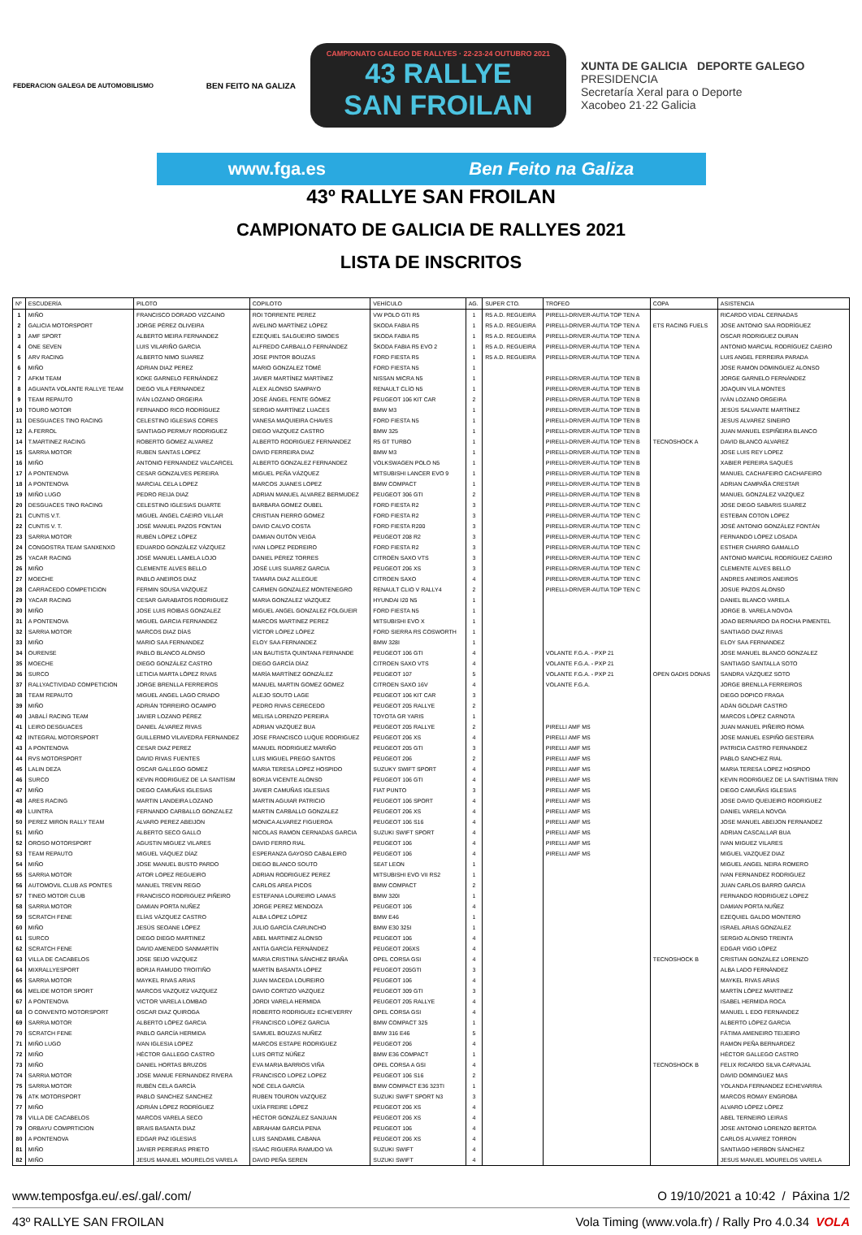FEDERACION GALEGA DE AUTOMOBILISMO
BEN FEITO NA GALIZA
CAMPIONATO GALEGO DE RALLYES · 22-23-24 OUTUBRO 2021
43 RALLYE
SAN FROILAN
XUNTA DE GALICIA DEPORTE GALEGO
PRESIDENCIA
Secretaría Xeral para o Deporte
Xacobeo 21·22 Galicia
www.fga.es Ben Feito na Galiza
43º RALLYE SAN FROILAN
CAMPIONATO DE GALICIA DE RALLYES 2021
LISTA DE INSCRITOS
| Nº | ESCUDERÍA | PILOTO | COPILOTO | VEHÍCULO | AG. | SUPER CTO. | TROFEO | COPA | ASISTENCIA |
| --- | --- | --- | --- | --- | --- | --- | --- | --- | --- |
| 1 | MIÑO | FRANCISCO DORADO VIZCAINO | ROI TORRENTE PEREZ | VW POLO GTI R5 | 1 | R5 A.D. REGUEIRA | PIRELLI-DRIVER-AUTIA TOP TEN A | | RICARDO VIDAL CERNADAS |
| 2 | GALICIA MOTORSPORT | JORGE PÉREZ OLIVEIRA | AVELINO MARTÍNEZ LÓPEZ | SKODA FABIA R5 | 1 | R5 A.D. REGUEIRA | PIRELLI-DRIVER-AUTIA TOP TEN A | ETS RACING FUELS | JOSE ANTONIO SAA RODRÍGUEZ |
| 3 | AMF SPORT | ALBERTO MEIRA FERNANDEZ | EZEQUIEL SALGUEIRO SIMOES | SKODA FABIA R5 | 1 | R5 A.D. REGUEIRA | PIRELLI-DRIVER-AUTIA TOP TEN A | | OSCAR RODRIGUEZ DURAN |
| 4 | ONE SEVEN | LUIS VILARIÑO GARCIA | ALFREDO CARBALLO FERNÁNDEZ | ŠKODA FABIA R5 EVO 2 | 1 | R5 A.D. REGUEIRA | PIRELLI-DRIVER-AUTIA TOP TEN A | | ANTONIO MARCIAL RODRÍGUEZ CAEIRO |
| 5 | ARV RACING | ALBERTO NIMO SUAREZ | JOSE PINTOR BOUZAS | FORD FIESTA R5 | 1 | R5 A.D. REGUEIRA | PIRELLI-DRIVER-AUTIA TOP TEN A | | LUIS ANGEL FERREIRA PARADA |
| 6 | MIÑO | ADRIAN DIAZ PEREZ | MARIO GONZALEZ TOMÉ | FORD FIESTA N5 | 1 | | | | JOSE RAMON DOMINGUEZ ALONSO |
| 7 | AFKM TEAM | KOKE GARNELO FERNÁNDEZ | JAVIER MARTÍNEZ MARTÍNEZ | NISSAN MICRA N5 | 1 | | PIRELLI-DRIVER-AUTIA TOP TEN B | | JORGE GARNELO FERNÁNDEZ |
| 8 | AGUANTA VOLANTE RALLYE TEAM | DIEGO VILA FERNANDEZ | ALEX ALONSO SAMPAYO | RENAULT CLÍO N5 | 1 | | PIRELLI-DRIVER-AUTIA TOP TEN B | | JOAQUIN VILA MONTES |
| 9 | TEAM REPAUTO | IVÁN LOZANO ORGEIRA | JOSÉ ÁNGEL FENTE GÓMEZ | PEUGEOT 106 KIT CAR | 2 | | PIRELLI-DRIVER-AUTIA TOP TEN B | | IVÁN LOZANO ORGEIRA |
| 10 | TOURO MOTOR | FERNANDO RICO RODRÍGUEZ | SERGIO MARTÍNEZ LUACES | BMW M3 | 1 | | PIRELLI-DRIVER-AUTIA TOP TEN B | | JESÚS SALVANTE MARTÍNEZ |
| 11 | DESGUACES TINO RACING | CELESTINO IGLESIAS CORES | VANESA MAQUIEIRA CHAVES | FORD FIESTA N5 | 1 | | PIRELLI-DRIVER-AUTIA TOP TEN B | | JESUS ALVAREZ SINEIRO |
| 12 | A.FERROL | SANTIAGO PERMUY RODRIGUEZ | DIEGO VAZQUEZ CASTRO | BMW 325 | 1 | | PIRELLI-DRIVER-AUTIA TOP TEN B | | JUAN MANUEL ESPIÑEIRA BLANCO |
| 14 | T.MARTINEZ RACING | ROBERTO GOMEZ ALVAREZ | ALBERTO RODRIGUEZ FERNANDEZ | R5 GT TURBO | 1 | | PIRELLI-DRIVER-AUTIA TOP TEN B | TECNOSHOCK A | DAVID BLANCO ALVAREZ |
| 15 | SARRIA MOTOR | RUBEN SANTAS LOPEZ | DAVID FERREIRA DIAZ | BMW M3 | 1 | | PIRELLI-DRIVER-AUTIA TOP TEN B | | JOSE LUIS REY LOPEZ |
| 16 | MIÑO | ANTONIO FERNANDEZ VALCARCEL | ALBERTO GONZALEZ FERNANDEZ | VOLKSWAGEN POLO N5 | 1 | | PIRELLI-DRIVER-AUTIA TOP TEN B | | XABIER PEREIRA SAQUÉS |
| 17 | A PONTENOVA | CESAR GONZALVES PEREIRA | MIGUEL PEÑA VÁZQUEZ | MITSUBISHI LANCER EVO 9 | 1 | | PIRELLI-DRIVER-AUTIA TOP TEN B | | MANUEL CACHAFEIRO CACHAFEIRO |
| 18 | A PONTENOVA | MARCIAL CELA LOPEZ | MARCOS JUANES LOPEZ | BMW COMPACT | 1 | | PIRELLI-DRIVER-AUTIA TOP TEN B | | ADRIAN CAMPAÑA CRESTAR |
| 19 | MIÑO LUGO | PEDRO REIJA DIAZ | ADRIAN MANUEL ALVAREZ BERMUDEZ | PEUGEOT 306 GTI | 2 | | PIRELLI-DRIVER-AUTIA TOP TEN B | | MANUEL GONZALEZ VAZQUEZ |
| 20 | DESGUACES TINO RACING | CELESTINO IGLESIAS DUARTE | BARBARA GOMEZ OUBEL | FORD FIESTA R2 | 3 | | PIRELLI-DRIVER-AUTIA TOP TEN C | | JOSE DIEGO SABARIS SUAREZ |
| 21 | CUNTIS V.T. | MIGUEL ÁNGEL CAEIRO VILLAR | CRISTIAN FIERRO GOMEZ | FORD FIESTA R2 | 3 | | PIRELLI-DRIVER-AUTIA TOP TEN C | | ESTEBAN COTON LOPEZ |
| 22 | CUNTIS V. T. | JOSÉ MANUEL PAZOS FONTAN | DAVID CALVO COSTA | FORD FIESTA R200 | 3 | | PIRELLI-DRIVER-AUTIA TOP TEN C | | JOSÉ ANTONIO GONZÁLEZ FONTÁN |
| 23 | SARRIA MOTOR | RUBÉN LÓPEZ LÓPEZ | DAMIAN OUTÓN VEIGA | PEUGEOT 208 R2 | 3 | | PIRELLI-DRIVER-AUTIA TOP TEN C | | FERNANDO LÓPEZ LOSADA |
| 24 | CONGOSTRA TEAM SANXENXO | EDUARDO GONZÁLEZ VÁZQUEZ | IVAN LOPEZ PEDREIRO | FORD FIESTA R2 | 3 | | PIRELLI-DRIVER-AUTIA TOP TEN C | | ESTHER CHARRO GAMALLO |
| 25 | YACAR RACING | JOSÉ MANUEL LAMELA LOJO | DANIEL PÉREZ TORRES | CITROËN SAXO VTS | 3 | | PIRELLI-DRIVER-AUTIA TOP TEN C | | ANTONIO MARCIAL RODRÍGUEZ CAEIRO |
| 26 | MIÑO | CLEMENTE ALVES BELLO | JOSÉ LUIS SUAREZ GARCIA | PEUGEOT 206 XS | 3 | | PIRELLI-DRIVER-AUTIA TOP TEN C | | CLEMENTE ALVES BELLO |
| 27 | MOECHE | PABLO ANEIROS DIAZ | TAMARA DIAZ ALLEGUE | CITROEN SAXO | 4 | | PIRELLI-DRIVER-AUTIA TOP TEN C | | ANDRES ANEIROS ANEIROS |
| 28 | CARRACEDO COMPETICION | FERMIN SOUSA VAZQUEZ | CARMEN GONZALEZ MONTENEGRO | RENAULT CLIO V RALLY4 | 2 | | PIRELLI-DRIVER-AUTIA TOP TEN C | | JOSUE PAZOS ALONSO |
| 29 | YACAR RACING | CESAR GARABATOS RODRIGUEZ | MARIA GONZALEZ VAZQUEZ | HYUNDAI I20 N5 | 1 | | | | DANIEL BLANCO VARELA |
| 30 | MIÑO | JOSE LUIS ROIBAS GONZALEZ | MIGUEL ANGEL GONZALEZ FOLGUEIR | FORD FIESTA N5 | 1 | | | | JORGE B. VARELA NOVOA |
| 31 | A PONTENOVA | MIGUEL GARCIA FERNANDEZ | MARCOS MARTINEZ PEREZ | MITSUBISHI EVO X | 1 | | | | JOAO BERNARDO DA ROCHA PIMENTEL |
| 32 | SARRIA MOTOR | MARCOS DIAZ DÍAS | VÍCTOR LÓPEZ LÓPEZ | FORD SIERRA RS COSWORTH | 1 | | | | SANTIAGO DIAZ RIVAS |
| 33 | MIÑO | MARIO SAA FERNANDEZ | ELOY SAA FERNANDEZ | BMW 328I | 1 | | | | ELOY SAA FERNANDEZ |
| 34 | OURENSE | PABLO BLANCO ALONSO | IAN BAUTISTA QUINTANA FERNANDE | PEUGEOT 106 GTI | 4 | | VOLANTE F.G.A. - PXP 21 | | JOSE MANUEL BLANCO GONZALEZ |
| 35 | MOECHE | DIEGO GONZÁLEZ CASTRO | DIEGO GARCÍA DÍAZ | CITROEN SAXO VTS | 4 | | VOLANTE F.G.A. - PXP 21 | | SANTIAGO SANTALLA SOTO |
| 36 | SURCO | LETICIA MARTA LÓPEZ RIVAS | MARÍA MARTÍNEZ GONZÁLEZ | PEUGEOT 107 | 5 | | VOLANTE F.G.A. - PXP 21 | OPEN GADIS DONAS | SANDRA VÁZQUEZ SOTO |
| 37 | RALLYACTIVIDAD COMPETICION | JORGE BRENLLA FERREIROS | MANUEL MARTIN GOMEZ GOMEZ | CITROEN SAXO 16V | 4 | | VOLANTE F.G.A. | | JORGE BRENLLA FERREIROS |
| 38 | TEAM REPAUTO | MIGUEL ANGEL LAGO CRIADO | ALEJO SOUTO LAGE | PEUGEOT 106 KIT CAR | 3 | | | | DIEGO DOPICO FRAGA |
| 39 | MIÑO | ADRIÁN TORREIRO OCAMPO | PEDRO RIVAS CERECEDO | PEUGEOT 205 RALLYE | 2 | | | | ADÁN GOLDAR CASTRO |
| 40 | JABALÍ RACING TEAM | JAVIER LOZANO PÉREZ | MELISA LORENZO PEREIRA | TOYOTA GR YARIS | 1 | | | | MARCOS LÓPEZ CARNOTA |
| 41 | LEIRO DESGUACES | DANIEL ÁLVAREZ RIVAS | ADRIAN VAZQUEZ BUA | PEUGEOT 205 RALLYE | 2 | | PIRELLI AMF MS | | JUAN MANUEL PIÑEIRO ROMA |
| 42 | INTEGRAL MOTORSPORT | GUILLERMO VILAVEDRA FERNANDEZ | JOSE FRANCISCO LUQUE RODRIGUEZ | PEUGEOT 206 XS | 4 | | PIRELLI AMF MS | | JOSE MANUEL ESPIÑO GESTEIRA |
| 43 | A PONTENOVA | CESAR DIAZ PEREZ | MANUEL RODRIGUEZ MARIÑO | PEUGEOT 205 GTI | 3 | | PIRELLI AMF MS | | PATRICIA CASTRO FERNANDEZ |
| 44 | RVS MOTORSPORT | DAVID RIVAS FUENTES | LUIS MIGUEL PREGO SANTOS | PEUGEOT 206 | 2 | | PIRELLI AMF MS | | PABLO SANCHEZ RIAL |
| 45 | LALIN DEZA | OSCAR GALLEGO GOMEZ | MARIA TERESA LOPEZ HOSPIDO | SUZUKY SWIFT SPORT | 4 | | PIRELLI AMF MS | | MARIA TERESA LOPEZ HOSPIDO |
| 46 | SURCO | KEVIN RODRIGUEZ DE LA SANTÍSIM | BORJA VICENTE ALONSO | PEUGEOT 106 GTI | 4 | | PIRELLI AMF MS | | KEVIN RODRIGUEZ DE LA SANTÍSIMA TRIN |
| 47 | MIÑO | DIEGO CAMUÑAS IGLESIAS | JAVIER CAMUÑAS IGLESIAS | FIAT PUNTO | 3 | | PIRELLI AMF MS | | DIEGO CAMUÑAS IGLESIAS |
| 48 | ARES RACING | MARTIN LANDEIRA LOZANO | MARTIN AGUIAR PATRICIO | PEUGEOT 106 SPORT | 4 | | PIRELLI AMF MS | | JOSE DAVID QUEIJEIRO RODRIGUEZ |
| 49 | LUINTRA | FERNANDO CARBALLO GONZALEZ | MARTIN CARBALLO GONZALEZ | PEUGEOT 206 XS | 4 | | PIRELLI AMF MS | | DANIEL VARELA NOVOA |
| 50 | PEREZ MIRON RALLY TEAM | ALVARO PEREZ ABEIJON | MONICA ALVAREZ FIGUEROA | PEUGEOT 106 S16 | 4 | | PIRELLI AMF MS | | JOSE MANUEL ABEIJON FERNANDEZ |
| 51 | MIÑO | ALBERTO SECO GALLO | NICOLAS RAMON CERNADAS GARCIA | SUZUKI SWIFT SPORT | 4 | | PIRELLI AMF MS | | ADRIAN CASCALLAR BUA |
| 52 | OROSO MOTORSPORT | AGUSTIN MIGUEZ VILARES | DAVID FERRO RIAL | PEUGEOT 106 | 4 | | PIRELLI AMF MS | | IVAN MIGUEZ VILARES |
| 53 | TEAM REPAUTO | MIGUEL VÁQUEZ DÍAZ | ESPERANZA GAYOSO CABALEIRO | PEUGEOT 106 | 4 | | PIRELLI AMF MS | | MIGUEL VAZQUEZ DIAZ |
| 54 | MIÑO | JOSE MANUEL BUSTO PARDO | DIEGO BLANCO SOUTO | SEAT LEON | 1 | | | | MIGUEL ANGEL NEIRA ROMERO |
| 55 | SARRIA MOTOR | AITOR LOPEZ REGUEIRO | ADRIAN RODRIGUEZ PEREZ | MITSUBISHI EVO VII RS2 | 1 | | | | IVAN FERNANDEZ RODRIGUEZ |
| 56 | AUTOMOVIL CLUB AS PONTES | MANUEL TREVIN REGO | CARLOS AREA PICOS | BMW COMPACT | 2 | | | | JUAN CARLOS BARRO GARCIA |
| 57 | TINEO MOTOR CLUB | FRANCISCO RODRIGUEZ PIÑEIRO | ESTEFANIA LOUREIRO LAMAS | BMW 320I | 1 | | | | FERNANDO RODRIGUEZ LOPEZ |
| 58 | SARRIA MOTOR | DAMIAN PORTA NUÑEZ | JORGE PEREZ MENDOZA | PEUGEOT 106 | 4 | | | | DAMIAN PORTA NUÑEZ |
| 59 | SCRATCH FENE | ELÍAS VÁZQUEZ CASTRO | ALBA LÓPEZ LÓPEZ | BMW E46 | 1 | | | | EZEQUIEL GALDO MONTERO |
| 60 | MIÑO | JESÚS SEOANE LÓPEZ | JULIO GARCÍA CARUNCHO | BMW E30 325I | 1 | | | | ISRAEL ARIAS GONZALEZ |
| 61 | SURCO | DIEGO DIEGO MARTINEZ | ABEL MARTINEZ ALONSO | PEUGEOT 106 | 4 | | | | SERGIO ALONSO TREINTA |
| 62 | SCRATCH FENE | DAVID AMENEDO SANMARTÍN | ANTÍA GARCÍA FERNÁNDEZ | PEUGEOT 206XS | 4 | | | | EDGAR VIGO LÓPEZ |
| 63 | VILLA DE CACABELOS | JOSE SEIJO VAZQUEZ | MARIA CRISTINA SÁNCHEZ BRAÑA | OPEL CORSA GSI | 4 | | | TECNOSHOCK B | CRISTIAN GONZALEZ LORENZO |
| 64 | MIXRALLYESPORT | BORJA RAMUDO TROITIÑO | MARTÍN BASANTA LÓPEZ | PEUGEOT 205GTI | 3 | | | | ALBA LADO FERNÁNDEZ |
| 65 | SARRIA MOTOR | MAYKEL RIVAS ARIAS | JUAN MACEDA LOUREIRO | PEUGEOT 106 | 4 | | | | MAYKEL RIVAS ARIAS |
| 66 | MELIDE MOTOR SPORT | MARCOS VAZQUEZ VAZQUEZ | DAVID CORTIZO VAZQUEZ | PEUGEOT 309 GTI | 3 | | | | MARTÍN LÓPEZ MARTINEZ |
| 67 | A PONTENOVA | VICTOR VARELA LOMBAO | JORDI VARELA HERMIDA | PEUGEOT 205 RALLYE | 4 | | | | ISABEL HERMIDA ROCA |
| 68 | O CONVENTO MOTORSPORT | OSCAR DIAZ QUIROGA | ROBERTO RODRIGUEz ECHEVERRY | OPEL CORSA GSI | 4 | | | | MANUEL L EDO FERNANDEZ |
| 69 | SARRIA MOTOR | ALBERTO LÓPEZ GARCIA | FRANCISCO LÓPEZ GARCIA | BMW COMPACT 325 | 1 | | | | ALBERTO LÓPEZ GARCIA |
| 70 | SCRATCH FENE | PABLO GARCÍA HERMIDA | SAMUEL BOUZAS NUÑEZ | BMW 316 E46 | 5 | | | | FÁTIMA AMENEIRO TEIJEIRO |
| 71 | MIÑO LUGO | IVAN IGLESIA LOPEZ | MARCOS ESTAPE RODRIGUEZ | PEUGEOT 206 | 4 | | | | RAMON PEÑA BERNARDEZ |
| 72 | MIÑO | HÉCTOR GALLEGO CASTRO | LUIS ORTIZ NÚÑEZ | BMW E36 COMPACT | 1 | | | | HÉCTOR GALLEGO CASTRO |
| 73 | MIÑO | DANIEL HORTAS BRUZOS | EVA MARIA BARRIOS VIÑA | OPEL CORSA A GSI | 4 | | | TECNOSHOCK B | FELIX RICARDO SILVA CARVAJAL |
| 74 | SARRIA MOTOR | JOSE MANUE FERNANDEZ RIVERA | FRANCISCO LOPEZ LOPEZ | PEUGEOT 106 S16 | 2 | | | | DAVID DOMINGUEZ MAS |
| 75 | SARRIA MOTOR | RUBÉN CELA GARCÍA | NOÉ CELA GARCÍA | BMW COMPACT E36 323TI | 1 | | | | YOLANDA FERNANDEZ ECHEVARRIA |
| 76 | ATK MOTORSPORT | PABLO SANCHEZ SANCHEZ | RUBEN TOURON VAZQUEZ | SUZUKI SWIFT SPORT N3 | 3 | | | | MARCOS ROMAY ENGROBA |
| 77 | MIÑO | ADRIÁN LÓPEZ RODRÍGUEZ | UXÍA FREIRE LÓPEZ | PEUGEOT 206 XS | 4 | | | | ALVARO LÓPEZ LÓPEZ |
| 78 | VILLA DE CACABELOS | MARCOS VARELA SECO | HÉCTOR GONZÁLEZ SANJUAN | PEUGEOT 206 XS | 4 | | | | ABEL TERNEIRO LEIRAS |
| 79 | ORBAYU COMPRTICION | BRAIS BASANTA DIAZ | ABRAHAM GARCIA PENA | PEUGEOT 106 | 4 | | | | JOSE ANTONIO LORENZO BERTOA |
| 80 | A PONTENOVA | EDGAR PAZ IGLESIAS | LUIS SANDAMIL CABANA | PEUGEOT 206 XS | 4 | | | | CARLOS ALVAREZ TORRON |
| 81 | MIÑO | JAVIER PEREIRAS PRIETO | ISAAC RIGUERA RAMUDO VA | SUZUKI SWIFT | 4 | | | | SANTIAGO HERBON SÁNCHEZ |
| 82 | MIÑO | JESUS MANUEL MOURELOS VARELA | DAVID PEÑA SEREN | SUZUKI SWIFT | 4 | | | | JESUS MANUEL MOURELOS VARELA |
www.temposfga.eu/.es/.gal/.com/ O 19/10/2021 a 10:42 / Páxina 1/2
43º RALLYE SAN FROILAN Vola Timing (www.vola.fr) / Rally Pro 4.0.34 VOLA